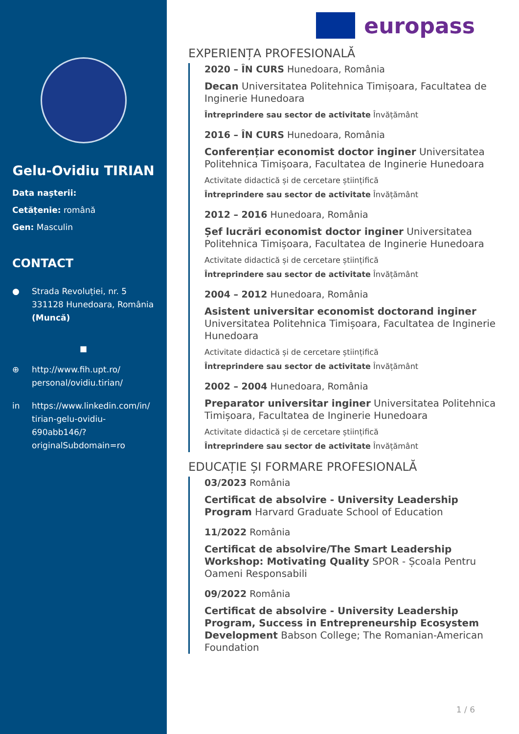Gelu-Ovidiu TIRIAN
Data nașterii:
Cetățenie: română
Gen: Masculin
CONTACT
● Strada Revoluției, nr. 5
331128 Hunedoara, România
(Muncă)
■
⊕ http://www.fih.upt.ro/ personal/ovidiu.tirian/
in https://www.linkedin.com/in/ tirian-gelu-ovidiu-690abb146/? originalSubdomain=ro
europass
EXPERIENȚA PROFESIONALĂ
2020 – ÎN CURS Hunedoara, România
Decan Universitatea Politehnica Timișoara, Facultatea de Inginerie Hunedoara
Întreprindere sau sector de activitate Învățământ
2016 – ÎN CURS Hunedoara, România
Conferențiar economist doctor inginer Universitatea Politehnica Timișoara, Facultatea de Inginerie Hunedoara
Activitate didactică și de cercetare științifică
Întreprindere sau sector de activitate Învățământ
2012 – 2016 Hunedoara, România
Șef lucrări economist doctor inginer Universitatea Politehnica Timișoara, Facultatea de Inginerie Hunedoara
Activitate didactică și de cercetare științifică
Întreprindere sau sector de activitate Învățământ
2004 – 2012 Hunedoara, România
Asistent universitar economist doctorand inginer Universitatea Politehnica Timișoara, Facultatea de Inginerie Hunedoara
Activitate didactică și de cercetare științifică
Întreprindere sau sector de activitate Învățământ
2002 – 2004 Hunedoara, România
Preparator universitar inginer Universitatea Politehnica Timișoara, Facultatea de Inginerie Hunedoara
Activitate didactică și de cercetare științifică
Întreprindere sau sector de activitate Învățământ
EDUCAȚIE ȘI FORMARE PROFESIONALĂ
03/2023 România
Certificat de absolvire - University Leadership Program Harvard Graduate School of Education
11/2022 România
Certificat de absolvire/The Smart Leadership Workshop: Motivating Quality SPOR - Școala Pentru Oameni Responsabili
09/2022 România
Certificat de absolvire - University Leadership Program, Success in Entrepreneurship Ecosystem Development Babson College; The Romanian-American Foundation
1 / 6